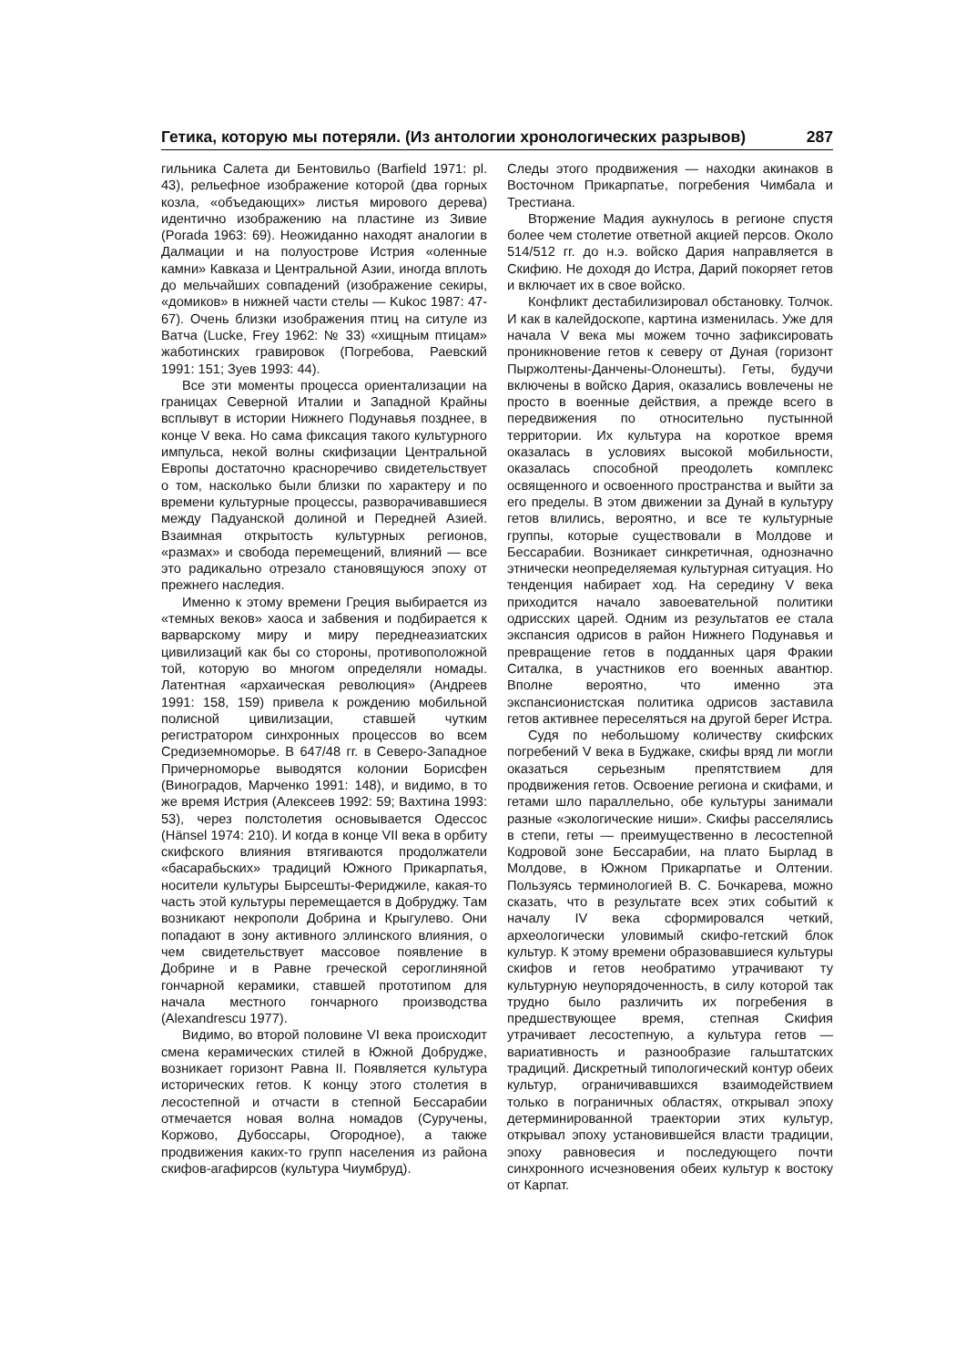Гетика, которую мы потеряли. (Из антологии хронологических разрывов) 287
гильника Салета ди Бентовильо (Barfield 1971: pl. 43), рельефное изображение которой (два горных козла, «объедающих» листья мирового дерева) идентично изображению на пластине из Зивие (Porada 1963: 69). Неожиданно находят аналогии в Далмации и на полуострове Истрия «оленные камни» Кавказа и Центральной Азии, иногда вплоть до мельчайших совпадений (изображение секиры, «домиков» в нижней части стелы — Kukoc 1987: 47-67). Очень близки изображения птиц на ситуле из Ватча (Lucke, Frey 1962: № 33) «хищным птицам» жаботинских гравировок (Погребова, Раевский 1991: 151; Зуев 1993: 44).
Все эти моменты процесса ориентализации на границах Северной Италии и Западной Крайны всплывут в истории Нижнего Подунавья позднее, в конце V века. Но сама фиксация такого культурного импульса, некой волны скифизации Центральной Европы достаточно красноречиво свидетельствует о том, насколько были близки по характеру и по времени культурные процессы, разворачивавшиеся между Падуанской долиной и Передней Азией. Взаимная открытость культурных регионов, «размах» и свобода перемещений, влияний — все это радикально отрезало становящуюся эпоху от прежнего наследия.
Именно к этому времени Греция выбирается из «темных веков» хаоса и забвения и подбирается к варварскому миру и миру переднеазиатских цивилизаций как бы со стороны, противоположной той, которую во многом определяли номады. Латентная «архаическая революция» (Андреев 1991: 158, 159) привела к рождению мобильной полисной цивилизации, ставшей чутким регистратором синхронных процессов во всем Средиземноморье. В 647/48 гг. в Северо-Западное Причерноморье выводятся колонии Борисфен (Виноградов, Марченко 1991: 148), и видимо, в то же время Истрия (Алексеев 1992: 59; Вахтина 1993: 53), через полстолетия основывается Одессос (Hänsel 1974: 210). И когда в конце VII века в орбиту скифского влияния втягиваются продолжатели «басарабьских» традиций Южного Прикарпатья, носители культуры Бырсешты-Фериджиле, какая-то часть этой культуры перемещается в Добруджу. Там возникают некрополи Добрина и Крыгулево. Они попадают в зону активного эллинского влияния, о чем свидетельствует массовое появление в Добрине и в Равне греческой сероглиняной гончарной керамики, ставшей прототипом для начала местного гончарного производства (Alexandrescu 1977).
Видимо, во второй половине VI века происходит смена керамических стилей в Южной Добрудже, возникает горизонт Равна II. Появляется культура исторических гетов. К концу этого столетия в лесостепной и отчасти в степной Бессарабии отмечается новая волна номадов (Суручены, Коржово, Дубоссары, Огородное), а также продвижения каких-то групп населения из района скифов-агафирсов (культура Чиумбруд).
Следы этого продвижения — находки акинаков в Восточном Прикарпатье, погребения Чимбала и Трестиана.
Вторжение Мадия аукнулось в регионе спустя более чем столетие ответной акцией персов. Около 514/512 гг. до н.э. войско Дария направляется в Скифию. Не доходя до Истра, Дарий покоряет гетов и включает их в свое войско.
Конфликт дестабилизировал обстановку. Толчок. И как в калейдоскопе, картина изменилась. Уже для начала V века мы можем точно зафиксировать проникновение гетов к северу от Дуная (горизонт Пыржолтены-Данчены-Олонешты). Геты, будучи включены в войско Дария, оказались вовлечены не просто в военные действия, а прежде всего в передвижения по относительно пустынной территории. Их культура на короткое время оказалась в условиях высокой мобильности, оказалась способной преодолеть комплекс освященного и освоенного пространства и выйти за его пределы. В этом движении за Дунай в культуру гетов влились, вероятно, и все те культурные группы, которые существовали в Молдове и Бессарабии. Возникает синкретичная, однозначно этнически неопределяемая культурная ситуация. Но тенденция набирает ход. На середину V века приходится начало завоевательной политики одрисских царей. Одним из результатов ее стала экспансия одрисов в район Нижнего Подунавья и превращение гетов в подданных царя Фракии Ситалка, в участников его военных авантюр. Вполне вероятно, что именно эта экспансионистская политика одрисов заставила гетов активнее переселяться на другой берег Истра.
Судя по небольшому количеству скифских погребений V века в Буджаке, скифы вряд ли могли оказаться серьезным препятствием для продвижения гетов. Освоение региона и скифами, и гетами шло параллельно, обе культуры занимали разные «экологические ниши». Скифы расселялись в степи, геты — преимущественно в лесостепной Кодровой зоне Бессарабии, на плато Бырлад в Молдове, в Южном Прикарпатье и Олтении. Пользуясь терминологией В. С. Бочкарева, можно сказать, что в результате всех этих событий к началу IV века сформировался четкий, археологически уловимый скифо-гетский блок культур. К этому времени образовавшиеся культуры скифов и гетов необратимо утрачивают ту культурную неупорядоченность, в силу которой так трудно было различить их погребения в предшествующее время, степная Скифия утрачивает лесостепную, а культура гетов — вариативность и разнообразие гальштатских традиций. Дискретный типологический контур обеих культур, ограничивавшихся взаимодействием только в пограничных областях, открывал эпоху детерминированной траектории этих культур, открывал эпоху установившейся власти традиции, эпоху равновесия и последующего почти синхронного исчезновения обеих культур к востоку от Карпат.